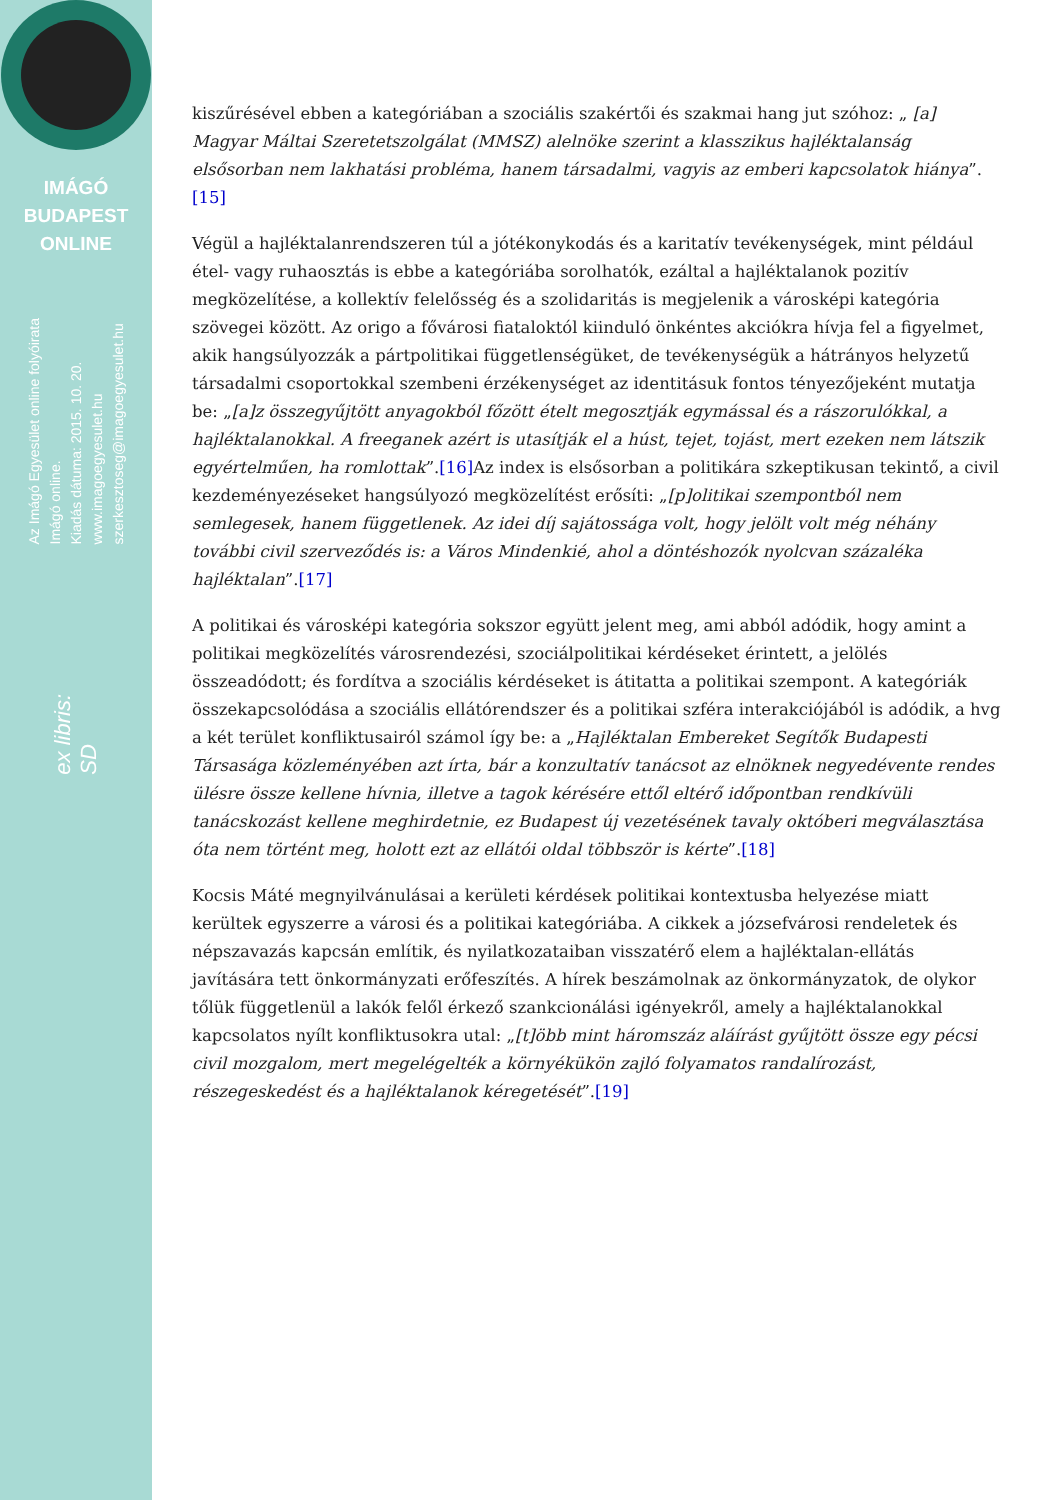IMÁGÓ
BUDAPEST
ONLINE
Az Imágó Egyesület online folyóirata
Imágó online.
Kiadás dátuma: 2015. 10. 20.
www.imagoegyesulet.hu
szerkesztoseg@imagoegyesulet.hu
ex libris:
SD
kiszűrésével ebben a kategóriában a szociális szakértői és szakmai hang jut szóhoz: „ [a] Magyar Máltai Szeretetszolgálat (MMSZ) alelnöke szerint a klasszikus hajléktalanság elsősorban nem lakhatási probléma, hanem társadalmi, vagyis az emberi kapcsolatok hiánya”. [15]
Végül a hajléktalanrendszeren túl a jótékonykodás és a karitatív tevékenységek, mint például étel- vagy ruhaosztás is ebbe a kategóriába sorolhatók, ezáltal a hajléktalanok pozitív megközelítése, a kollektív felelősség és a szolidaritás is megjelenik a városképi kategória szövegei között. Az origo a fővárosi fiataloktól kiinduló önkéntes akciókra hívja fel a figyelmet, akik hangsúlyozzák a pártpolitikai függetlenségüket, de tevékenységük a hátrányos helyzetű társadalmi csoportokkal szembeni érzékenységet az identitásuk fontos tényezőjeként mutatja be: „[a]z összegyűjtött anyagokból főzött ételt megosztják egymással és a rászorulókkal, a hajléktalanokkal. A freeganek azért is utasítják el a húst, tejet, tojást, mert ezeken nem látszik egyértelműen, ha romlottak”.[16] Az index is elsősorban a politikára szkeptikusan tekintő, a civil kezdeményezéseket hangsúlyozó megközelítést erősíti: „[p]olitikai szempontból nem semlegesek, hanem függetlenek. Az idei díj sajátossága volt, hogy jelölt volt még néhány további civil szerveződés is: a Város Mindenkié, ahol a döntéshozók nyolcvan százaléka hajléktalan”.[17]
A politikai és városképi kategória sokszor együtt jelent meg, ami abból adódik, hogy amint a politikai megközelítés városrendezési, szociálpolitikai kérdéseket érintett, a jelölés összeadódott; és fordítva a szociális kérdéseket is átitatta a politikai szempont. A kategóriák összekapcsolódása a szociális ellátórendszer és a politikai szféra interakciójából is adódik, a hvg a két terület konfliktusairól számol így be: a „Hajléktalan Embereket Segítők Budapesti Társasága közleményében azt írta, bár a konzultatív tanácsot az elnöknek negyedévente rendes ülésre össze kellene hívnia, illetve a tagok kérésére ettől eltérő időpontban rendkívüli tanácskozást kellene meghirdetnie, ez Budapest új vezetésének tavaly októberi megválasztása óta nem történt meg, holott ezt az ellátói oldal többször is kérte”.[18]
Kocsis Máté megnyilvánulásai a kerületi kérdések politikai kontextusba helyezése miatt kerültek egyszerre a városi és a politikai kategóriába. A cikkek a józsefvárosi rendeletek és népszavazás kapcsán említik, és nyilatkozataiban visszatérő elem a hajléktalan-ellátás javítására tett önkormányzati erőfeszítés. A hírek beszámolnak az önkormányzatok, de olykor tőlük függetlenül a lakók felől érkező szankcionálási igényekről, amely a hajléktalanokkal kapcsolatos nyílt konfliktusokra utal: „[t]öbb mint háromszáz aláírást gyűjtött össze egy pécsi civil mozgalom, mert megelégelték a környékükön zajló folyamatos randalírozást, részegeskedést és a hajléktalanok kéregetését”.[19]